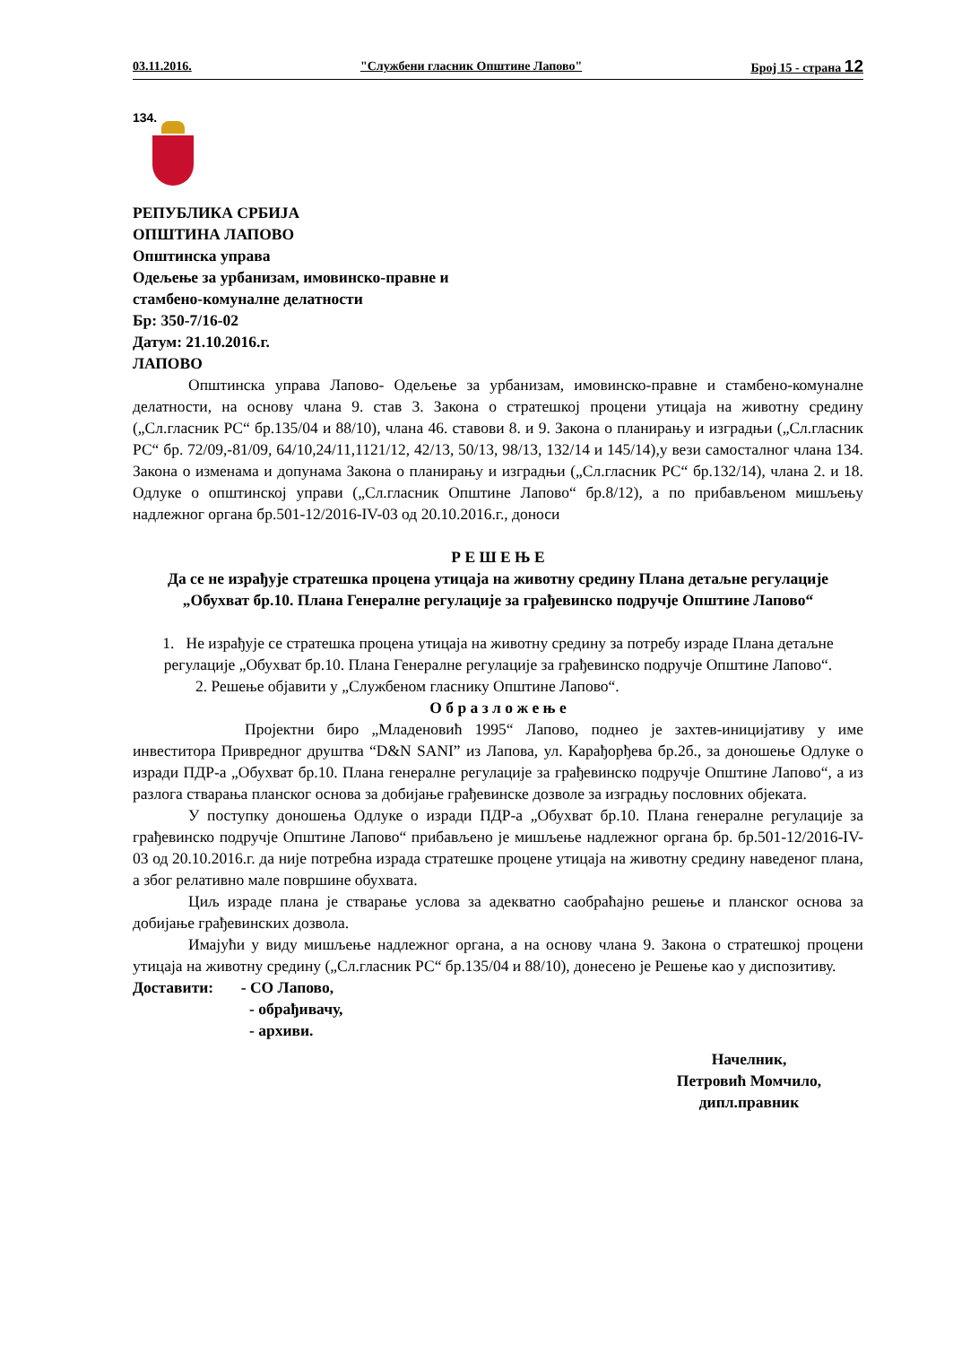03.11.2016. "Службени гласник Општине Лапово" Број 15 - страна 12
134.
РЕПУБЛИКА СРБИЈА
ОПШТИНА ЛАПОВО
Општинска управа
Одељење за урбанизам, имовинско-правне и
стамбено-комуналне делатности
Бр: 350-7/16-02
Датум: 21.10.2016.г.
ЛАПОВО
Општинска управа Лапово- Одељење за урбанизам, имовинско-правне и стамбено-комуналне делатности, на основу члана 9. став 3. Закона о стратешкој процени утицаја на животну средину („Сл.гласник РС“ бр.135/04 и 88/10), члана 46. ставови 8. и 9. Закона о планирању и изградњи („Сл.гласник РС“ бр. 72/09,-81/09, 64/10,24/11,1121/12, 42/13, 50/13, 98/13, 132/14 и 145/14),у вези самосталног члана 134. Закона о изменама и допунама Закона о планирању и изградњи („Сл.гласник РС“ бр.132/14), члана 2. и 18. Одлуке о општинској управи („Сл.гласник Општине Лапово“ бр.8/12), а по прибављеном мишљењу надлежног органа бр.501-12/2016-IV-03 од 20.10.2016.г., доноси
Р Е Ш Е Њ Е
Да се не израђује стратешка процена утицаја на животну средину Плана детаљне регулације
„Обухват бр.10. Плана Генералне регулације за грађевинско подручје Општине Лапово“
1. Не израђује се стратешка процена утицаја на животну средину за потребу израде Плана детаљне регулације „Обухват бр.10. Плана Генералне регулације за грађевинско подручје Општине Лапово“.
2. Решење објавити у „Службеном гласнику Општине Лапово“.
О б р а з л о ж е њ е
Пројектни биро „Младеновић 1995“ Лапово, поднео је захтев-иницијативу у име инвеститора Привредног друштва “D&N SANI” из Лапова, ул. Карађорђева бр.2б., за доношење Одлуке о изради ПДР-а „Обухват бр.10. Плана генералне регулације за грађевинско подручје Општине Лапово“, а из разлога стварања планског основа за добијање грађевинске дозволе за изградњу пословних објеката.
У поступку доношења Одлуке о изради ПДР-а „Обухват бр.10. Плана генералне регулације за грађевинско подручје Општине Лапово“ прибављено је мишљење надлежног органа бр. бр.501-12/2016-IV-03 од 20.10.2016.г. да није потребна израда стратешке процене утицаја на животну средину наведеног плана, а због релативно мале површине обухвата.
Циљ израде плана је стварање услова за адекватно саобраћајно решење и планског основа за добијање грађевинских дозвола.
Имајући у виду мишљење надлежног органа, а на основу члана 9. Закона о стратешкој процени утицаја на животну средину („Сл.гласник РС“ бр.135/04 и 88/10), донесено је Решење као у диспозитиву.
Доставити: - СО Лапово,
- обрађивачу,
- архиви.
Начелник,
Петровић Момчило,
дипл.правник